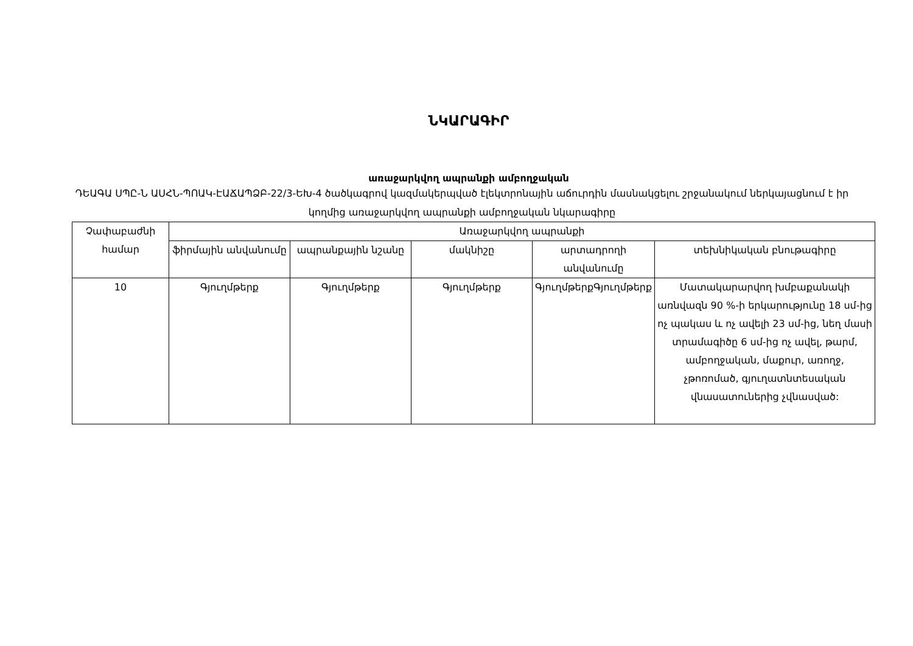ՆԿԱՐԱԳԻՐ
առաջարկվող ապրանքի ամբողջական
ԴԵԱԳԱ ՍՊԸ-Ն ԱՍՀՆ-ՊՈԱԿ-ԷԱՃԱՊՁԲ-22/3-ԵԽ-4 ծածկագրով կազմակերպված էլեկտրոնային աճուրդին մասնակցելու շրջանակում ներկայացնում է իր կողմից առաջարկվող ապրանքի ամբողջական նկարագիրը
| Չափաբաժնի համար | Առաջարկվող ապրանքի | | | | |
| --- | --- | --- | --- | --- | --- |
| | ֆիրմային անվանումը | ապրանքային նշանը | մակնիշը | արտադրողի անվանումը | տեխնիկական բնութագիրը |
| 10 | Գյուղմթերք | Գյուղմթերք | Գյուղմթերք | ԳյուղմթերքԳյուղմթերք | Մատակարարվող խմբաքանակի առնվազն 90 %-ի երկարությունը 18 սմ-ից ոչ պակաս և ոչ ավելի 23 սմ-ից, նեղ մասի տրամագիծը 6 սմ-ից ոչ ավել, թարմ, ամբողջական, մաքուր, առողջ, չթոռոմած, գյուղատնտեսական վնասատուներից չվնասված: |